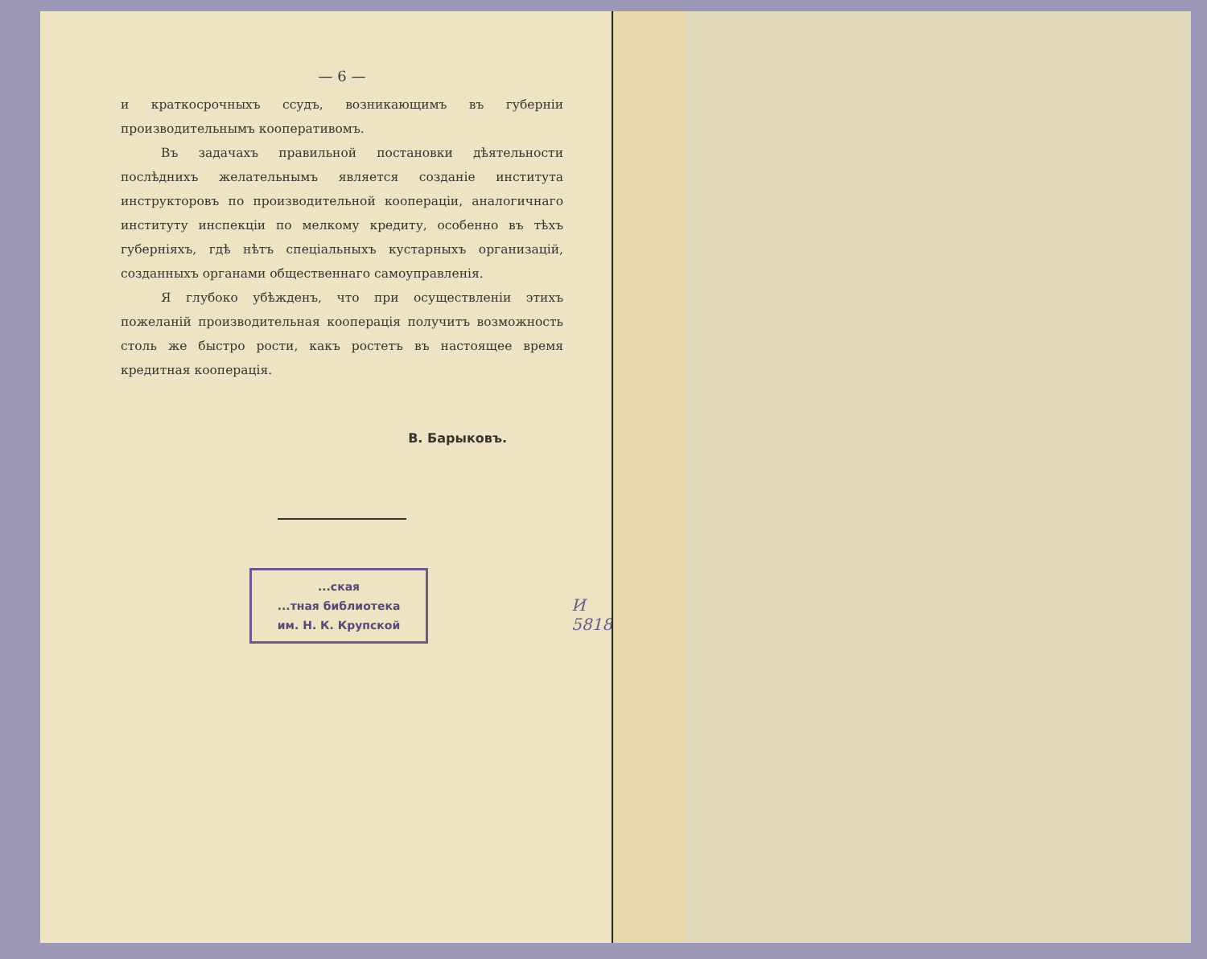— 6 —
и краткосрочныхъ ссудъ, возникающимъ въ губерніи производительнымъ кооперативомъ.
Въ задачахъ правильной постановки дѣятельности послѣднихъ желательнымъ является созданіе института инструкторовъ по производительной кооперацiи, аналогичнаго институту инспекціи по мелкому кредиту, особенно въ тѣхъ губерніяхъ, гдѣ нѣтъ спеціальныхъ кустарныхъ организацій, созданныхъ органами общественнаго самоуправленія.
Я глубоко убѣжденъ, что при осуществленіи этихъ пожеланій производительная кооперація получитъ возможность столь же быстро рости, какъ ростетъ въ настоящее время кредитная кооперація.
В. Барыковъ.
...ская
...тная библиотека
им. Н. К. Крупской
И 5818